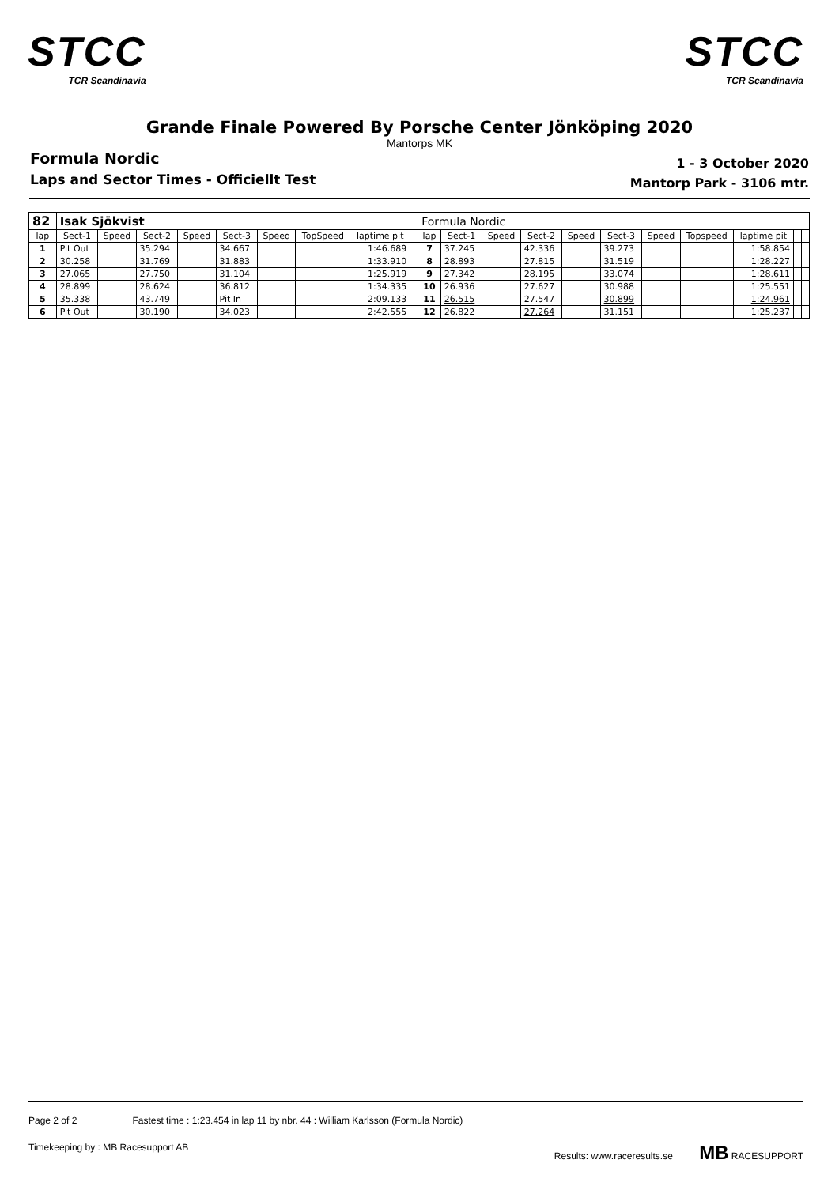STCC
TCR Scandinavia
STCC
TCR Scandinavia
Grande Finale Powered By Porsche Center Jönköping 2020
Mantorps MK
Formula Nordic
Laps and Sector Times - Officiellt Test
1 - 3 October 2020
Mantorp Park - 3106 mtr.
| 82 | Isak Sjökvist | | | | | | | | | Formula Nordic | | | | | | | | | | |
| lap | Sect-1 | Speed | Sect-2 | Speed | Sect-3 | Speed | TopSpeed | laptime pit | | lap | Sect-1 | Speed | Sect-2 | Speed | Sect-3 | Speed | Topspeed | laptime pit | | |
| 1 | Pit Out | | 35.294 | | 34.667 | | | 1:46.689 | | 7 | 37.245 | | 42.336 | | 39.273 | | | 1:58.854 | | |
| 2 | 30.258 | | 31.769 | | 31.883 | | | 1:33.910 | | 8 | 28.893 | | 27.815 | | 31.519 | | | 1:28.227 | | |
| 3 | 27.065 | | 27.750 | | 31.104 | | | 1:25.919 | | 9 | 27.342 | | 28.195 | | 33.074 | | | 1:28.611 | | |
| 4 | 28.899 | | 28.624 | | 36.812 | | | 1:34.335 | | 10 | 26.936 | | 27.627 | | 30.988 | | | 1:25.551 | | |
| 5 | 35.338 | | 43.749 | | Pit In | | | 2:09.133 | | 11 | 26.515 | | 27.547 | | 30.899 | | | 1:24.961 | | |
| 6 | Pit Out | | 30.190 | | 34.023 | | | 2:42.555 | | 12 | 26.822 | | 27.264 | | 31.151 | | | 1:25.237 | | |
Page 2 of 2 Fastest time : 1:23.454 in lap 11 by nbr. 44 : William Karlsson (Formula Nordic)
Timekeeping by : MB Racesupport AB Results: www.raceresults.se MB RACESUPPORT